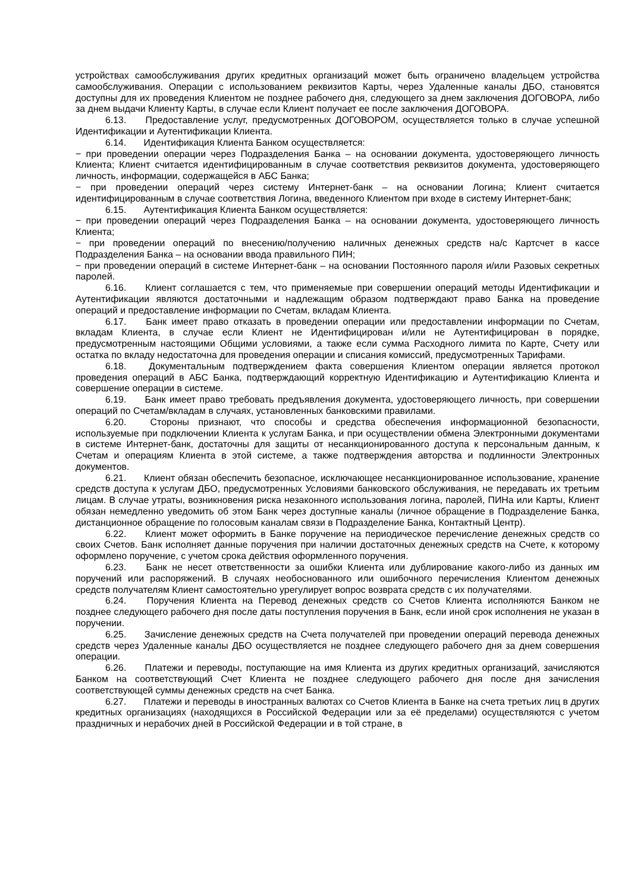устройствах самообслуживания других кредитных организаций может быть ограничено владельцем устройства самообслуживания. Операции с использованием реквизитов Карты, через Удаленные каналы ДБО, становятся доступны для их проведения Клиентом не позднее рабочего дня, следующего за днем заключения ДОГОВОРА, либо за днем выдачи Клиенту Карты, в случае если Клиент получает ее после заключения ДОГОВОРА.
6.13. Предоставление услуг, предусмотренных ДОГОВОРОМ, осуществляется только в случае успешной Идентификации и Аутентификации Клиента.
6.14. Идентификация Клиента Банком осуществляется:
− при проведении операции через Подразделения Банка – на основании документа, удостоверяющего личность Клиента; Клиент считается идентифицированным в случае соответствия реквизитов документа, удостоверяющего личность, информации, содержащейся в АБС Банка;
− при проведении операций через систему Интернет-банк – на основании Логина; Клиент считается идентифицированным в случае соответствия Логина, введенного Клиентом при входе в систему Интернет-банк;
6.15. Аутентификация Клиента Банком осуществляется:
− при проведении операций через Подразделения Банка – на основании документа, удостоверяющего личность Клиента;
− при проведении операций по внесению/получению наличных денежных средств на/с Картсчет в кассе Подразделения Банка – на основании ввода правильного ПИН;
− при проведении операций в системе Интернет-банк – на основании Постоянного пароля и/или Разовых секретных паролей.
6.16. Клиент соглашается с тем, что применяемые при совершении операций методы Идентификации и Аутентификации являются достаточными и надлежащим образом подтверждают право Банка на проведение операций и предоставление информации по Счетам, вкладам Клиента.
6.17. Банк имеет право отказать в проведении операции или предоставлении информации по Счетам, вкладам Клиента, в случае если Клиент не Идентифицирован и/или не Аутентифицирован в порядке, предусмотренным настоящими Общими условиями, а также если сумма Расходного лимита по Карте, Счету или остатка по вкладу недостаточна для проведения операции и списания комиссий, предусмотренных Тарифами.
6.18. Документальным подтверждением факта совершения Клиентом операции является протокол проведения операций в АБС Банка, подтверждающий корректную Идентификацию и Аутентификацию Клиента и совершение операции в системе.
6.19. Банк имеет право требовать предъявления документа, удостоверяющего личность, при совершении операций по Счетам/вкладам в случаях, установленных банковскими правилами.
6.20. Стороны признают, что способы и средства обеспечения информационной безопасности, используемые при подключении Клиента к услугам Банка, и при осуществлении обмена Электронными документами в системе Интернет-банк, достаточны для защиты от несанкционированного доступа к персональным данным, к Счетам и операциям Клиента в этой системе, а также подтверждения авторства и подлинности Электронных документов.
6.21. Клиент обязан обеспечить безопасное, исключающее несанкционированное использование, хранение средств доступа к услугам ДБО, предусмотренных Условиями банковского обслуживания, не передавать их третьим лицам. В случае утраты, возникновения риска незаконного использования логина, паролей, ПИНа или Карты, Клиент обязан немедленно уведомить об этом Банк через доступные каналы (личное обращение в Подразделение Банка, дистанционное обращение по голосовым каналам связи в Подразделение Банка, Контактный Центр).
6.22. Клиент может оформить в Банке поручение на периодическое перечисление денежных средств со своих Счетов. Банк исполняет данные поручения при наличии достаточных денежных средств на Счете, к которому оформлено поручение, с учетом срока действия оформленного поручения.
6.23. Банк не несет ответственности за ошибки Клиента или дублирование какого-либо из данных им поручений или распоряжений. В случаях необоснованного или ошибочного перечисления Клиентом денежных средств получателям Клиент самостоятельно урегулирует вопрос возврата средств с их получателями.
6.24. Поручения Клиента на Перевод денежных средств со Счетов Клиента исполняются Банком не позднее следующего рабочего дня после даты поступления поручения в Банк, если иной срок исполнения не указан в поручении.
6.25. Зачисление денежных средств на Счета получателей при проведении операций перевода денежных средств через Удаленные каналы ДБО осуществляется не позднее следующего рабочего дня за днем совершения операции.
6.26. Платежи и переводы, поступающие на имя Клиента из других кредитных организаций, зачисляются Банком на соответствующий Счет Клиента не позднее следующего рабочего дня после дня зачисления соответствующей суммы денежных средств на счет Банка.
6.27. Платежи и переводы в иностранных валютах со Счетов Клиента в Банке на счета третьих лиц в других кредитных организациях (находящихся в Российской Федерации или за её пределами) осуществляются с учетом праздничных и нерабочих дней в Российской Федерации и в той стране, в